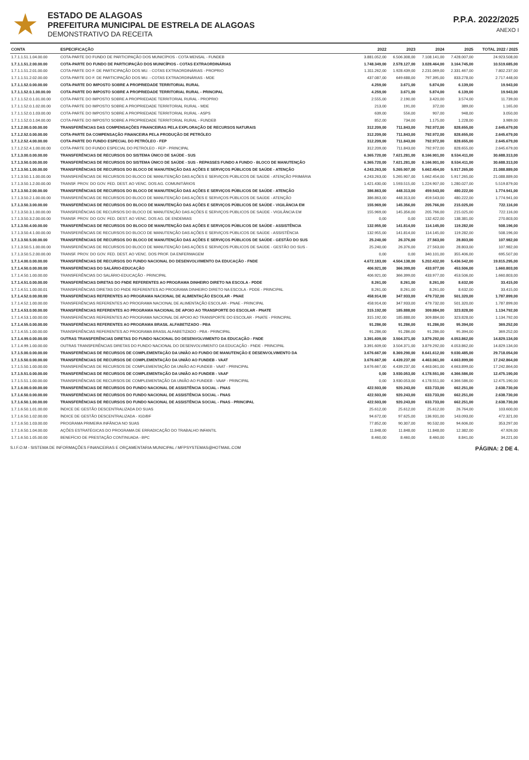★
ESTADO DE ALAGOAS
PREFEITURA MUNICIPAL DE ESTRELA DE ALAGOAS
DEMONSTRATIVO DA RECEITA
P.P.A. 2022/2025
ANEXO I
| CONTA | ESPECIFICAÇÃO | 2022 | 2023 | 2024 | 2025 | TOTAL 2022 / 2025 |
| --- | --- | --- | --- | --- | --- | --- |
| 1.7.1.1.51.1.04.00.00 | COTA-PARTE DO FUNDO DE PARTICIPAÇÃO DOS MUNICÍPIOS - COTA MENSAL - FUNDEB | 3.881.052,00 | 6.506.308,00 | 7.108.141,00 | 7.428.007,00 | 24.923.508,00 |
| 1.7.1.1.51.2.00.00.00 | COTA-PARTE DO FUNDO DE PARTICIPAÇÃO DOS MUNICÍPIOS - COTAS EXTRAORDINÁRIAS | 1.748.349,00 | 2.578.127,00 | 3.028.464,00 | 3.164.745,00 | 10.519.685,00 |
| 1.7.1.1.51.2.01.00.00 | COTA-PARTE DO F. DE PARTICIPAÇÃO DOS MU. - COTAS EXTRAORDINÁRIAS - PROPRIO | 1.311.262,00 | 1.928.439,00 | 2.231.069,00 | 2.331.467,00 | 7.802.237,00 |
| 1.7.1.1.51.2.02.00.00 | COTA-PARTE DO F. DE PARTICIPAÇÃO DOS MU. - COTAS EXTRAORDINÁRIAS - MDE | 437.087,00 | 649.688,00 | 797.395,00 | 833.278,00 | 2.717.448,00 |
| 1.7.1.1.52.0.00.00.00 | COTA-PARTE DO IMPOSTO SOBRE A PROPRIEDADE TERRITORIAL RURAL | 4.259,00 | 3.671,00 | 5.874,00 | 6.139,00 | 19.943,00 |
| 1.7.1.1.52.0.1.00.00.00 | COTA-PARTE DO IMPOSTO SOBRE A PROPRIEDADE TERRITORIAL RURAL - PRINCIPAL | 4.259,00 | 3.671,00 | 5.874,00 | 6.139,00 | 19.943,00 |
| 1.7.1.1.52.0.1.01.00.00 | COTA-PARTE DO IMPOSTO SOBRE A PROPRIEDADE TERRITORIAL RURAL - PROPRIO | 2.555,00 | 2.190,00 | 3.420,00 | 3.574,00 | 11.739,00 |
| 1.7.1.1.52.0.1.02.00.00 | COTA-PARTE DO IMPOSTO SOBRE A PROPRIEDADE TERRITORIAL RURAL - MDE | 213,00 | 191,00 | 372,00 | 389,00 | 1.165,00 |
| 1.7.1.1.52.0.1.03.00.00 | COTA-PARTE DO IMPOSTO SOBRE A PROPRIEDADE TERRITORIAL RURAL - ASPS | 639,00 | 556,00 | 907,00 | 948,00 | 3.050,00 |
| 1.7.1.1.52.0.1.04.00.00 | COTA-PARTE DO IMPOSTO SOBRE A PROPRIEDADE TERRITORIAL RURAL - FUNDEB | 852,00 | 734,00 | 1.175,00 | 1.228,00 | 3.989,00 |
| 1.7.1.2.00.0.00.00.00 | TRANSFERÊNCIAS DAS COMPENSAÇÕES FINANCEIRAS PELA EXPLORAÇÃO DE RECURSOS NATURAIS | 312.209,00 | 711.843,00 | 792.972,00 | 828.655,00 | 2.645.679,00 |
| 1.7.1.2.52.0.00.00.00 | COTA-PARTE DA COMPENSAÇÃO FINANCEIRA PELA PRODUÇÃO DE PETRÓLEO | 312.209,00 | 711.843,00 | 792.972,00 | 828.655,00 | 2.645.679,00 |
| 1.7.1.2.52.4.00.00.00 | COTA-PARTE DO FUNDO ESPECIAL DO PETRÓLEO - FEP | 312.209,00 | 711.843,00 | 792.972,00 | 828.655,00 | 2.645.679,00 |
| 1.7.1.2.52.4.1.00.00.00 | COTA-PARTE DO FUNDO ESPECIAL DO PETRÓLEO - FEP - PRINCIPAL | 312.209,00 | 711.843,00 | 792.972,00 | 828.655,00 | 2.645.679,00 |
| 1.7.1.3.00.0.00.00.00 | TRANSFERÊNCIAS DE RECURSOS DO SISTEMA ÚNICO DE SAÚDE - SUS | 6.365.720,00 | 7.621.281,00 | 8.166.901,00 | 8.534.411,00 | 30.688.313,00 |
| 1.7.1.3.50.0.00.00.00 | TRANSFERÊNCIAS DE RECURSOS DO SISTEMA ÚNICO DE SAÚDE - SUS - REPASSES FUNDO A FUNDO - BLOCO DE MANUTENÇÃO | 6.365.720,00 | 7.621.281,00 | 8.166.901,00 | 8.534.411,00 | 30.688.313,00 |
| 1.7.1.3.50.1.00.00.00 | TRANSFERÊNCIAS DE RECURSOS DO BLOCO DE MANUTENÇÃO DAS AÇÕES E SERVIÇOS PÚBLICOS DE SAÚDE - ATENÇÃO | 4.243.263,00 | 5.265.907,00 | 5.662.454,00 | 5.917.265,00 | 21.088.889,00 |
| 1.7.1.3.50.1.1.00.00.00 | TRANSFERÊNCIAS DE RECURSOS DO BLOCO DE MANUTENÇÃO DAS AÇÕES E SERVIÇOS PÚBLICOS DE SAÚDE - ATENÇÃO PRIMÁRIA | 4.243.263,00 | 5.265.907,00 | 5.662.454,00 | 5.917.265,00 | 21.088.889,00 |
| 1.7.1.3.50.1.2.00.00.00 | TRANSF. PROV. DO GOV. FED. DEST. AO VENC. DOS AG. COMUNITÁRIOS | 1.421.430,00 | 1.593.515,00 | 1.224.907,00 | 1.280.027,00 | 5.519.879,00 |
| 1.7.1.3.50.2.00.00.00 | TRANSFERÊNCIAS DE RECURSOS DO BLOCO DE MANUTENÇÃO DAS AÇÕES E SERVIÇOS PÚBLICOS DE SAÚDE - ATENÇÃO | 386.863,00 | 448.313,00 | 459.543,00 | 480.222,00 | 1.774.941,00 |
| 1.7.1.3.50.2.1.00.00.00 | TRANSFERÊNCIAS DE RECURSOS DO BLOCO DE MANUTENÇÃO DAS AÇÕES E SERVIÇOS PÚBLICOS DE SAÚDE - ATENÇÃO | 386.863,00 | 448.313,00 | 459.543,00 | 480.222,00 | 1.774.941,00 |
| 1.7.1.3.50.3.00.00.00 | TRANSFERÊNCIAS DE RECURSOS DO BLOCO DE MANUTENÇÃO DAS AÇÕES E SERVIÇOS PÚBLICOS DE SAÚDE - VIGILÂNCIA EM | 155.969,00 | 145.356,00 | 205.766,00 | 215.025,00 | 722.116,00 |
| 1.7.1.3.50.3.1.00.00.00 | TRANSFERÊNCIAS DE RECURSOS DO BLOCO DE MANUTENÇÃO DAS AÇÕES E SERVIÇOS PÚBLICOS DE SAÚDE - VIGILÂNCIA EM | 155.969,00 | 145.356,00 | 205.766,00 | 215.025,00 | 722.116,00 |
| 1.7.1.3.50.3.2.00.00.00 | TRANSF. PROV. DO GOV. FED. DEST. AO VENC. DOS AG. DE ENDEMIAS | 0,00 | 0,00 | 132.422,00 | 138.381,00 | 270.803,00 |
| 1.7.1.3.50.4.00.00.00 | TRANSFERÊNCIAS DE RECURSOS DO BLOCO DE MANUTENÇÃO DAS AÇÕES E SERVIÇOS PÚBLICOS DE SAÚDE - ASSISTÊNCIA | 132.955,00 | 141.814,00 | 114.145,00 | 119.282,00 | 508.196,00 |
| 1.7.1.3.50.4.1.00.00.00 | TRANSFERÊNCIAS DE RECURSOS DO BLOCO DE MANUTENÇÃO DAS AÇÕES E SERVIÇOS PÚBLICOS DE SAÚDE - ASSISTÊNCIA | 132.955,00 | 141.814,00 | 114.145,00 | 119.282,00 | 508.196,00 |
| 1.7.1.3.50.5.00.00.00 | TRANSFERÊNCIAS DE RECURSOS DO BLOCO DE MANUTENÇÃO DAS AÇÕES E SERVIÇOS PÚBLICOS DE SAÚDE - GESTÃO DO SUS | 25.240,00 | 26.376,00 | 27.563,00 | 28.803,00 | 107.982,00 |
| 1.7.1.3.50.5.1.00.00.00 | TRANSFERÊNCIAS DE RECURSOS DO BLOCO DE MANUTENÇÃO DAS AÇÕES E SERVIÇOS PÚBLICOS DE SAÚDE - GESTÃO DO SUS - | 25.240,00 | 26.376,00 | 27.563,00 | 28.803,00 | 107.982,00 |
| 1.7.1.3.50.5.2.00.00.00 | TRANSF. PROV. DO GOV. FED. DEST. AO VENC. DOS PROF. DA ENFERMAGEM | 0,00 | 0,00 | 340.101,00 | 355.406,00 | 695.507,00 |
| 1.7.1.4.00.0.00.00.00 | TRANSFERÊNCIAS DE RECURSOS DO FUNDO NACIONAL DO DESENVOLVIMENTO DA EDUCAÇÃO - FNDE | 4.672.183,00 | 4.504.138,00 | 5.202.432,00 | 5.436.542,00 | 19.815.295,00 |
| 1.7.1.4.50.0.00.00.00 | TRANSFERÊNCIAS DO SALÁRIO-EDUCAÇÃO | 406.921,00 | 366.399,00 | 433.977,00 | 453.506,00 | 1.660.803,00 |
| 1.7.1.4.50.1.00.00.00 | TRANSFERÊNCIAS DO SALÁRIO-EDUCAÇÃO - PRINCIPAL | 406.921,00 | 366.399,00 | 433.977,00 | 453.506,00 | 1.660.803,00 |
| 1.7.1.4.51.0.00.00.00 | TRANSFERÊNCIAS DIRETAS DO FNDE REFERENTES AO PROGRAMA DINHEIRO DIRETO NA ESCOLA - PDDE | 8.261,00 | 8.261,00 | 8.261,00 | 8.632,00 | 33.415,00 |
| 1.7.1.4.51.1.00.00.01 | TRANSFERÊNCIAS DIRETAS DO FNDE REFERENTES AO PROGRAMA DINHEIRO DIRETO NA ESCOLA - PDDE - PRINCIPAL | 8.261,00 | 8.261,00 | 8.261,00 | 8.632,00 | 33.415,00 |
| 1.7.1.4.52.0.00.00.00 | TRANSFERÊNCIAS REFERENTES AO PROGRAMA NACIONAL DE ALIMENTAÇÃO ESCOLAR - PNAE | 458.914,00 | 347.933,00 | 479.732,00 | 501.320,00 | 1.787.899,00 |
| 1.7.1.4.52.1.00.00.00 | TRANSFERÊNCIAS REFERENTES AO PROGRAMA NACIONAL DE ALIMENTAÇÃO ESCOLAR - PNAE - PRINCIPAL | 458.914,00 | 347.933,00 | 479.732,00 | 501.320,00 | 1.787.899,00 |
| 1.7.1.4.53.0.00.00.00 | TRANSFERÊNCIAS REFERENTES AO PROGRAMA NACIONAL DE APOIO AO TRANSPORTE DO ESCOLAR - PNATE | 315.192,00 | 185.888,00 | 309.884,00 | 323.828,00 | 1.134.792,00 |
| 1.7.1.4.53.1.00.00.00 | TRANSFERÊNCIAS REFERENTES AO PROGRAMA NACIONAL DE APOIO AO TRANSPORTE DO ESCOLAR - PNATE - PRINCIPAL | 315.192,00 | 185.888,00 | 309.884,00 | 323.828,00 | 1.134.792,00 |
| 1.7.1.4.55.0.00.00.00 | TRANSFERÊNCIAS REFERENTES AO PROGRAMA BRASIL ALFABETIZADO - PBA | 91.286,00 | 91.286,00 | 91.286,00 | 95.394,00 | 369.252,00 |
| 1.7.1.4.55.1.00.00.00 | TRANSFERÊNCIAS REFERENTES AO PROGRAMA BRASIL ALFABETIZADO - PBA - PRINCIPAL | 91.286,00 | 91.286,00 | 91.286,00 | 95.394,00 | 369.252,00 |
| 1.7.1.4.99.0.00.00.00 | OUTRAS TRANSFERÊNCIAS DIRETAS DO FUNDO NACIONAL DO DESENVOLVIMENTO DA EDUCAÇÃO - FNDE | 3.391.609,00 | 3.504.371,00 | 3.879.292,00 | 4.053.862,00 | 14.829.134,00 |
| 1.7.1.4.99.1.00.00.00 | OUTRAS TRANSFERÊNCIAS DIRETAS DO FUNDO NACIONAL DO DESENVOLVIMENTO DA EDUCAÇÃO - FNDE - PRINCIPAL | 3.391.609,00 | 3.504.371,00 | 3.879.292,00 | 4.053.862,00 | 14.829.134,00 |
| 1.7.1.5.00.0.00.00.00 | TRANSFERÊNCIAS DE RECURSOS DE COMPLEMENTAÇÃO DA UNIÃO AO FUNDO DE MANUTENÇÃO E DESENVOLVIMENTO DA | 3.676.667,00 | 8.369.290,00 | 8.641.612,00 | 9.030.485,00 | 29.718.054,00 |
| 1.7.1.5.50.0.00.00.00 | TRANSFERÊNCIAS DE RECURSOS DE COMPLEMENTAÇÃO DA UNIÃO AO FUNDEB - VAAT | 3.676.667,00 | 4.439.237,00 | 4.463.061,00 | 4.663.899,00 | 17.242.864,00 |
| 1.7.1.5.50.1.00.00.00 | TRANSFERÊNCIAS DE RECURSOS DE COMPLEMENTAÇÃO DA UNIÃO AO FUNDEB - VAAT - PRINCIPAL | 3.676.667,00 | 4.439.237,00 | 4.463.061,00 | 4.663.899,00 | 17.242.864,00 |
| 1.7.1.5.51.0.00.00.00 | TRANSFERÊNCIAS DE RECURSOS DE COMPLEMENTAÇÃO DA UNIÃO AO FUNDEB - VAAF | 0,00 | 3.930.053,00 | 4.178.551,00 | 4.366.586,00 | 12.475.190,00 |
| 1.7.1.5.51.1.00.00.00 | TRANSFERÊNCIAS DE RECURSOS DE COMPLEMENTAÇÃO DA UNIÃO AO FUNDEB - VAAF - PRINCIPAL | 0,00 | 3.930.053,00 | 4.178.551,00 | 4.366.586,00 | 12.475.190,00 |
| 1.7.1.6.00.0.00.00.00 | TRANSFERÊNCIAS DE RECURSOS DO FUNDO NACIONAL DE ASSISTÊNCIA SOCIAL - FNAS | 422.503,00 | 920.243,00 | 633.733,00 | 662.251,00 | 2.638.730,00 |
| 1.7.1.6.50.0.00.00.00 | TRANSFERÊNCIAS DE RECURSOS DO FUNDO NACIONAL DE ASSISTÊNCIA SOCIAL - FNAS | 422.503,00 | 920.243,00 | 633.733,00 | 662.251,00 | 2.638.730,00 |
| 1.7.1.6.50.1.00.00.00 | TRANSFERÊNCIAS DE RECURSOS DO FUNDO NACIONAL DE ASSISTÊNCIA SOCIAL - FNAS - PRINCIPAL | 422.503,00 | 920.243,00 | 633.733,00 | 662.251,00 | 2.638.730,00 |
| 1.7.1.6.50.1.01.00.00 | ÍNDICE DE GESTÃO DESCENTRALIZADA DO SUAS | 25.612,00 | 25.612,00 | 25.612,00 | 26.764,00 | 103.600,00 |
| 1.7.1.6.50.1.02.00.00 | ÍNDICE DE GESTÃO DESCENTRALIZADA - IGD/BF | 94.672,00 | 97.625,00 | 136.931,00 | 143.093,00 | 472.321,00 |
| 1.7.1.6.50.1.03.00.00 | PROGRAMA PRIMEIRA INFÂNCIA NO SUAS | 77.852,00 | 90.307,00 | 90.532,00 | 94.606,00 | 353.297,00 |
| 1.7.1.6.50.1.04.00.00 | AÇÕES ESTRATÉGICAS DO PROGRAMA DE ERRADICAÇÃO DO TRABALHO INFANTIL | 11.848,00 | 11.848,00 | 11.848,00 | 12.382,00 | 47.926,00 |
| 1.7.1.6.50.1.05.00.00 | BENEFÍCIO DE PRESTAÇÃO CONTINUADA - BPC | 8.460,00 | 8.460,00 | 8.460,00 | 8.841,00 | 34.221,00 |
S.I.F.O.M - SISTEMA DE INFORMAÇÕES FINANCEIRAS E ORÇAMENTARIA MUNICIPAL / MFPSYSTEMAS@HOTMAIL.COM PÁGINA: 2 DE 4.